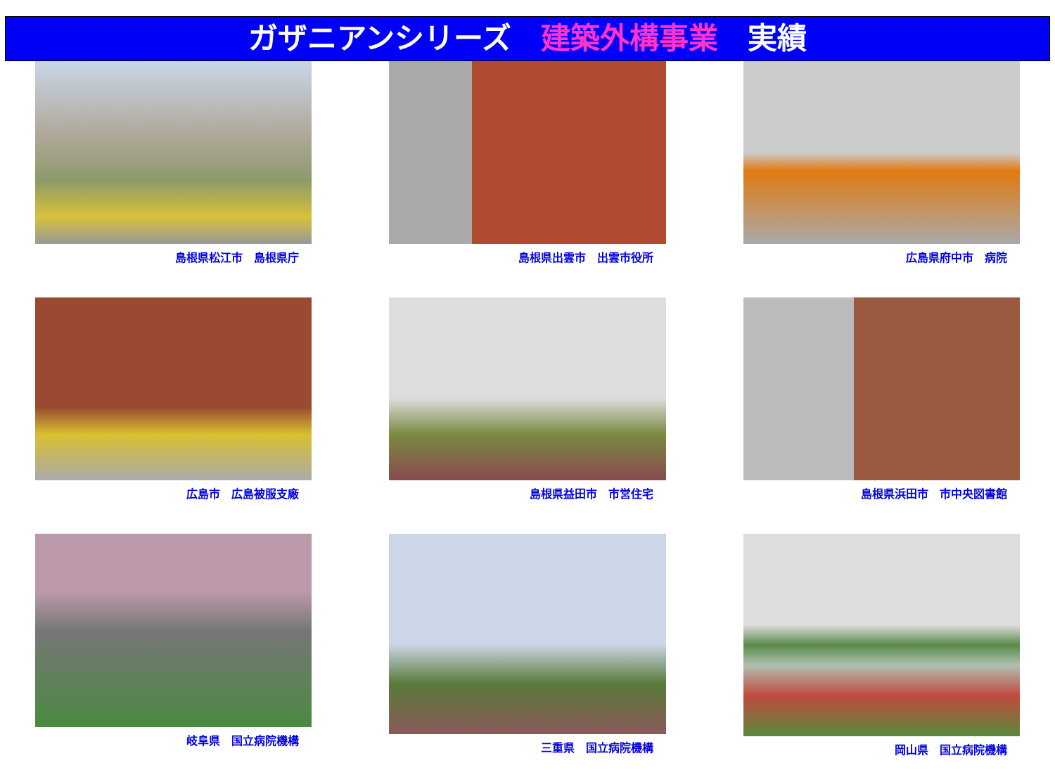ガザニアンシリーズ　建築外構事業　実績
島根県松江市　島根県庁
島根県出雲市　出雲市役所
広島県府中市　病院
広島市　広島被服支廠
島根県益田市　市営住宅
島根県浜田市　市中央図書館
岐阜県　国立病院機構
三重県　国立病院機構
岡山県　国立病院機構